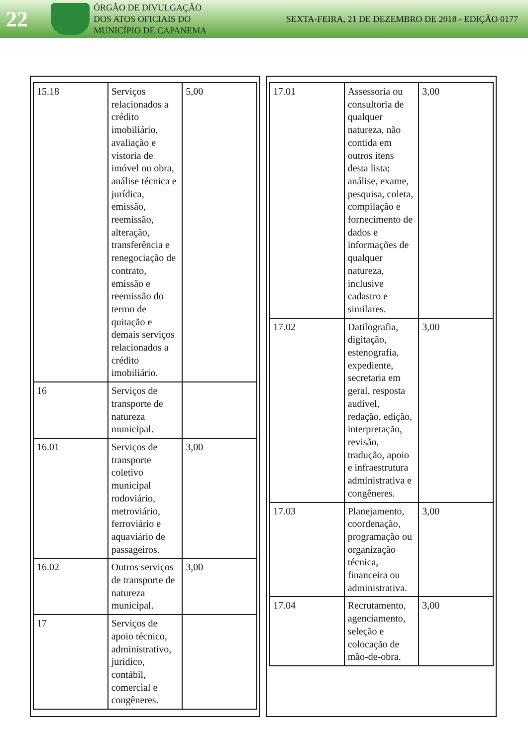22
ÓRGÃO DE DIVULGAÇÃO
DOS ATOS OFICIAIS DO
MUNICÍPIO DE CAPANEMA
SEXTA-FEIRA, 21 DE DEZEMBRO DE 2018 - EDIÇÃO 0177
| 15.18 | Serviços relacionados a crédito imobiliário, avaliação e vistoria de imóvel ou obra, análise técnica e jurídica, emissão, reemissão, alteração, transferência e renegociação de contrato, emissão e reemissão do termo de quitação e demais serviços relacionados a crédito imobiliário. | 5,00 |
| 16 | Serviços de transporte de natureza municipal. | |
| 16.01 | Serviços de transporte coletivo municipal rodoviário, metroviário, ferroviário e aquaviário de passageiros. | 3,00 |
| 16.02 | Outros serviços de transporte de natureza municipal. | 3,00 |
| 17 | Serviços de apoio técnico, administrativo, jurídico, contábil, comercial e congêneres. | |
| 17.01 | Assessoria ou consultoria de qualquer natureza, não contida em outros itens desta lista; análise, exame, pesquisa, coleta, compilação e fornecimento de dados e informações de qualquer natureza, inclusive cadastro e similares. | 3,00 |
| 17.02 | Datilografia, digitação, estenografia, expediente, secretaria em geral, resposta audível, redação, edição, interpretação, revisão, tradução, apoio e infraestrutura administrativa e congêneres. | 3,00 |
| 17.03 | Planejamento, coordenação, programação ou organização técnica, financeira ou administrativa. | 3,00 |
| 17.04 | Recrutamento, agenciamento, seleção e colocação de mão-de-obra. | 3,00 |